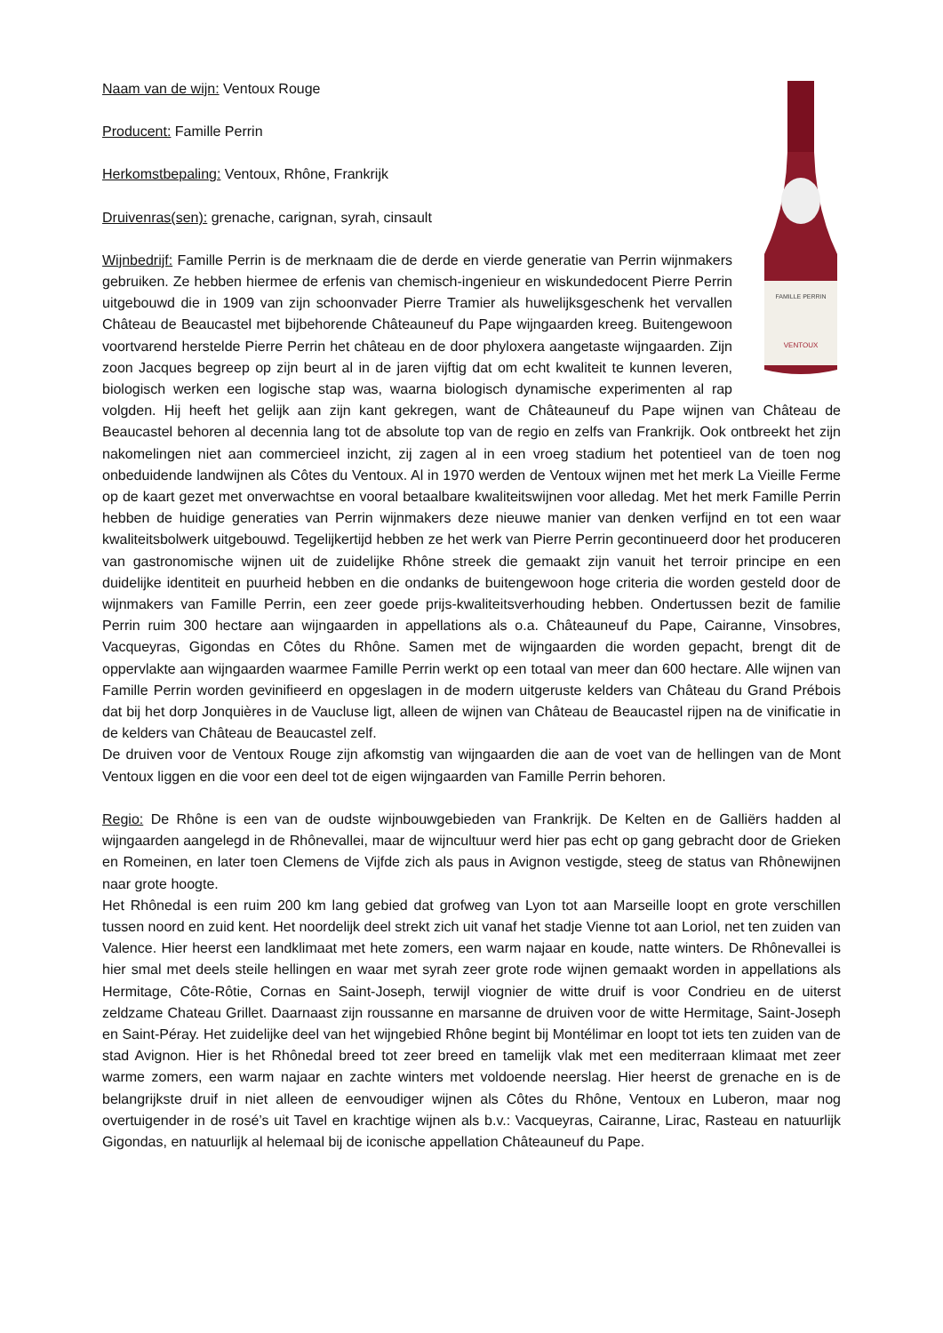FAMILLE PERRIN
VENTOUX
Naam van de wijn: Ventoux Rouge
Producent: Famille Perrin
Herkomstbepaling: Ventoux, Rhône, Frankrijk
Druivenras(sen): grenache, carignan, syrah, cinsault
Wijnbedrijf: Famille Perrin is de merknaam die de derde en vierde generatie van Perrin wijnmakers gebruiken. Ze hebben hiermee de erfenis van chemisch-ingenieur en wiskundedocent Pierre Perrin uitgebouwd die in 1909 van zijn schoonvader Pierre Tramier als huwelijksgeschenk het vervallen Château de Beaucastel met bijbehorende Châteauneuf du Pape wijngaarden kreeg. Buitengewoon voortvarend herstelde Pierre Perrin het château en de door phyloxera aangetaste wijngaarden. Zijn zoon Jacques begreep op zijn beurt al in de jaren vijftig dat om echt kwaliteit te kunnen leveren, biologisch werken een logische stap was, waarna biologisch dynamische experimenten al rap volgden. Hij heeft het gelijk aan zijn kant gekregen, want de Châteauneuf du Pape wijnen van Château de Beaucastel behoren al decennia lang tot de absolute top van de regio en zelfs van Frankrijk. Ook ontbreekt het zijn nakomelingen niet aan commercieel inzicht, zij zagen al in een vroeg stadium het potentieel van de toen nog onbeduidende landwijnen als Côtes du Ventoux. Al in 1970 werden de Ventoux wijnen met het merk La Vieille Ferme op de kaart gezet met onverwachtse en vooral betaalbare kwaliteitswijnen voor alledag. Met het merk Famille Perrin hebben de huidige generaties van Perrin wijnmakers deze nieuwe manier van denken verfijnd en tot een waar kwaliteitsbolwerk uitgebouwd. Tegelijkertijd hebben ze het werk van Pierre Perrin gecontinueerd door het produceren van gastronomische wijnen uit de zuidelijke Rhône streek die gemaakt zijn vanuit het terroir principe en een duidelijke identiteit en puurheid hebben en die ondanks de buitengewoon hoge criteria die worden gesteld door de wijnmakers van Famille Perrin, een zeer goede prijs-kwaliteitsverhouding hebben. Ondertussen bezit de familie Perrin ruim 300 hectare aan wijngaarden in appellations als o.a. Châteauneuf du Pape, Cairanne, Vinsobres, Vacqueyras, Gigondas en Côtes du Rhône. Samen met de wijngaarden die worden gepacht, brengt dit de oppervlakte aan wijngaarden waarmee Famille Perrin werkt op een totaal van meer dan 600 hectare. Alle wijnen van Famille Perrin worden gevinifieerd en opgeslagen in de modern uitgeruste kelders van Château du Grand Prébois dat bij het dorp Jonquières in de Vaucluse ligt, alleen de wijnen van Château de Beaucastel rijpen na de vinificatie in de kelders van Château de Beaucastel zelf.
De druiven voor de Ventoux Rouge zijn afkomstig van wijngaarden die aan de voet van de hellingen van de Mont Ventoux liggen en die voor een deel tot de eigen wijngaarden van Famille Perrin behoren.
Regio: De Rhône is een van de oudste wijnbouwgebieden van Frankrijk. De Kelten en de Galliërs hadden al wijngaarden aangelegd in de Rhônevallei, maar de wijncultuur werd hier pas echt op gang gebracht door de Grieken en Romeinen, en later toen Clemens de Vijfde zich als paus in Avignon vestigde, steeg de status van Rhônewijnen naar grote hoogte.
Het Rhônedal is een ruim 200 km lang gebied dat grofweg van Lyon tot aan Marseille loopt en grote verschillen tussen noord en zuid kent. Het noordelijk deel strekt zich uit vanaf het stadje Vienne tot aan Loriol, net ten zuiden van Valence. Hier heerst een landklimaat met hete zomers, een warm najaar en koude, natte winters. De Rhônevallei is hier smal met deels steile hellingen en waar met syrah zeer grote rode wijnen gemaakt worden in appellations als Hermitage, Côte-Rôtie, Cornas en Saint-Joseph, terwijl viognier de witte druif is voor Condrieu en de uiterst zeldzame Chateau Grillet. Daarnaast zijn roussanne en marsanne de druiven voor de witte Hermitage, Saint-Joseph en Saint-Péray. Het zuidelijke deel van het wijngebied Rhône begint bij Montélimar en loopt tot iets ten zuiden van de stad Avignon. Hier is het Rhônedal breed tot zeer breed en tamelijk vlak met een mediterraan klimaat met zeer warme zomers, een warm najaar en zachte winters met voldoende neerslag. Hier heerst de grenache en is de belangrijkste druif in niet alleen de eenvoudiger wijnen als Côtes du Rhône, Ventoux en Luberon, maar nog overtuigender in de rosé’s uit Tavel en krachtige wijnen als b.v.: Vacqueyras, Cairanne, Lirac, Rasteau en natuurlijk Gigondas, en natuurlijk al helemaal bij de iconische appellation Châteauneuf du Pape.